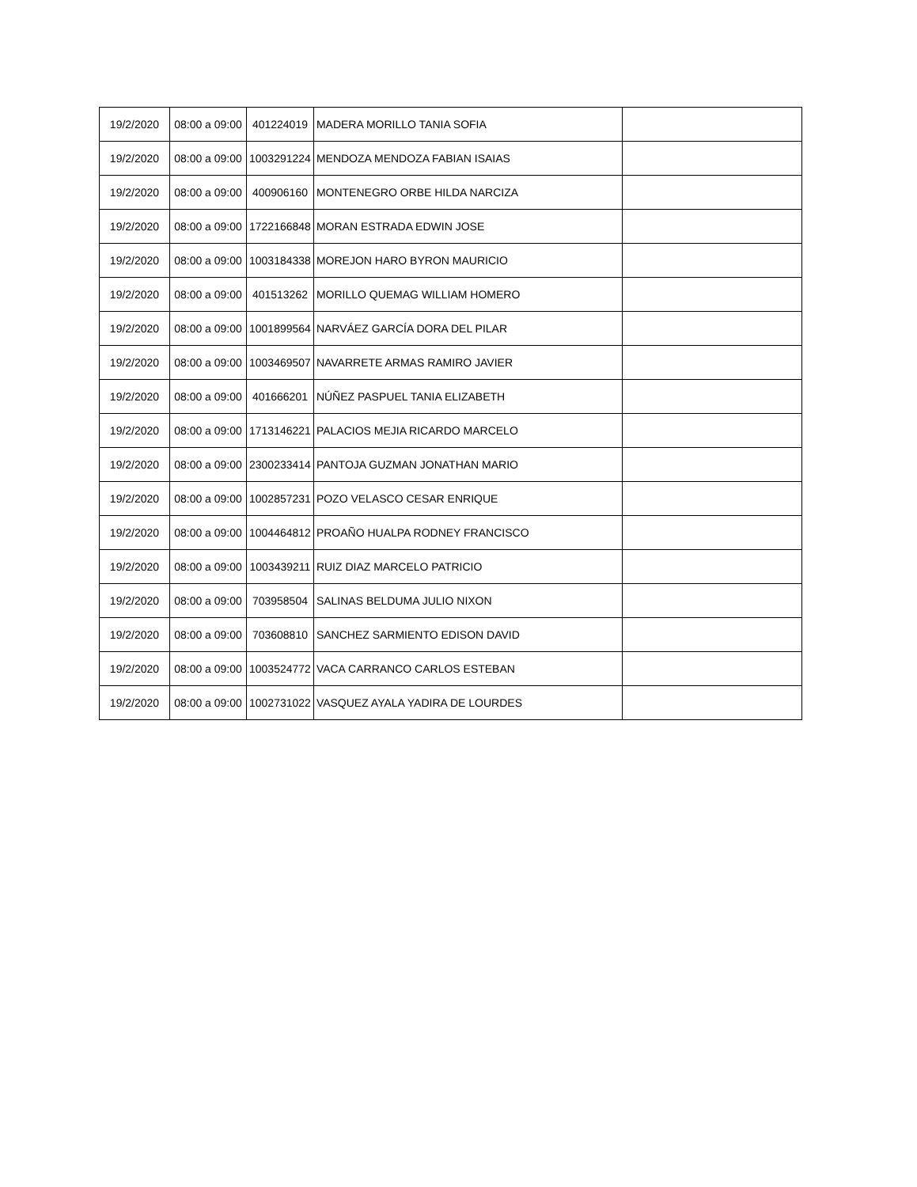| 19/2/2020 | 08:00 a 09:00 | 401224019 | MADERA MORILLO TANIA SOFIA | |
| 19/2/2020 | 08:00 a 09:00 | 1003291224 | MENDOZA MENDOZA FABIAN ISAIAS | |
| 19/2/2020 | 08:00 a 09:00 | 400906160 | MONTENEGRO ORBE HILDA NARCIZA | |
| 19/2/2020 | 08:00 a 09:00 | 1722166848 | MORAN ESTRADA EDWIN JOSE | |
| 19/2/2020 | 08:00 a 09:00 | 1003184338 | MOREJON HARO BYRON MAURICIO | |
| 19/2/2020 | 08:00 a 09:00 | 401513262 | MORILLO QUEMAG WILLIAM HOMERO | |
| 19/2/2020 | 08:00 a 09:00 | 1001899564 | NARVÁEZ GARCÍA DORA DEL PILAR | |
| 19/2/2020 | 08:00 a 09:00 | 1003469507 | NAVARRETE ARMAS RAMIRO JAVIER | |
| 19/2/2020 | 08:00 a 09:00 | 401666201 | NÚÑEZ PASPUEL TANIA ELIZABETH | |
| 19/2/2020 | 08:00 a 09:00 | 1713146221 | PALACIOS MEJIA RICARDO MARCELO | |
| 19/2/2020 | 08:00 a 09:00 | 2300233414 | PANTOJA GUZMAN JONATHAN MARIO | |
| 19/2/2020 | 08:00 a 09:00 | 1002857231 | POZO VELASCO CESAR ENRIQUE | |
| 19/2/2020 | 08:00 a 09:00 | 1004464812 | PROAÑO HUALPA RODNEY FRANCISCO | |
| 19/2/2020 | 08:00 a 09:00 | 1003439211 | RUIZ DIAZ MARCELO PATRICIO | |
| 19/2/2020 | 08:00 a 09:00 | 703958504 | SALINAS BELDUMA JULIO NIXON | |
| 19/2/2020 | 08:00 a 09:00 | 703608810 | SANCHEZ SARMIENTO EDISON DAVID | |
| 19/2/2020 | 08:00 a 09:00 | 1003524772 | VACA CARRANCO CARLOS ESTEBAN | |
| 19/2/2020 | 08:00 a 09:00 | 1002731022 | VASQUEZ AYALA YADIRA DE LOURDES | |